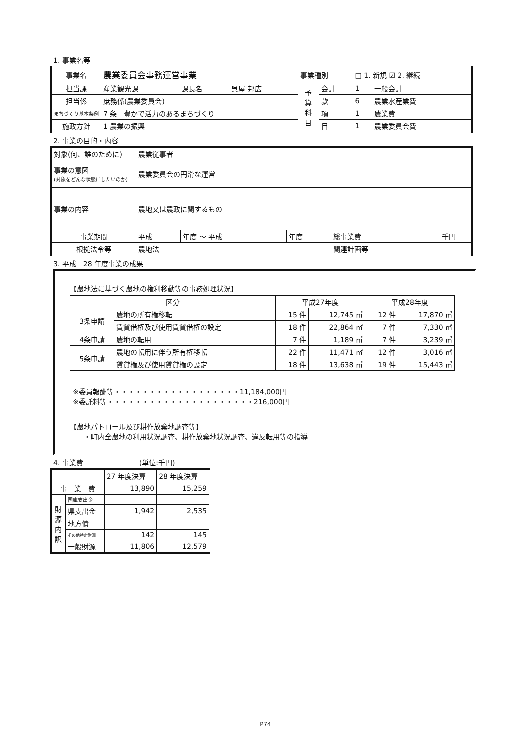1. 事業名等
| 事業名 | 農業委員会事務運営事業 | | | 事業種別 | | □ 1. 新規 ☑ 2. 継続 | |
| 担当課 | 産業観光課 | 課長名 | 呉屋 邦広 | 予 算 科 目 | 会計 | 1 | 一般会計 |
| 担当係 | 庶務係(農業委員会) | | | | 款 | 6 | 農業水産業費 |
| まちづくり基本条例 | 7 条 豊かで活力のあるまちづくり | | | | 項 | 1 | 農業費 |
| 施政方針 | 1 農業の振興 | | | | 目 | 1 | 農業委員会費 |
2. 事業の目的・内容
| 対象(何、誰のために) | 農業従事者 | | | | |
| 事業の意図 (対象をどんな状態にしたいのか) | 農業委員会の円滑な運営 | | | | |
| 事業の内容 | 農地又は農政に関するもの | | | | |
| 事業期間 | 平成 | 年度 ～ 平成 | 年度 | 総事業費 | 千円 |
| 根拠法令等 | 農地法 | | | 関連計画等 | |
3. 平成　28 年度事業の成果
【農地法に基づく農地の権利移動等の事務処理状況】
| 区分 | | 平成27年度 | | 平成28年度 | |
| --- | --- | --- | --- | --- | --- |
| 3条申請 | 農地の所有権移転 | 15 件 | 12,745 ㎡ | 12 件 | 17,870 ㎡ |
| | 賃貸借権及び使用賃貸借権の設定 | 18 件 | 22,864 ㎡ | 7 件 | 7,330 ㎡ |
| 4条申請 | 農地の転用 | 7 件 | 1,189 ㎡ | 7 件 | 3,239 ㎡ |
| 5条申請 | 農地の転用に伴う所有権移転 | 22 件 | 11,471 ㎡ | 12 件 | 3,016 ㎡ |
| | 賃貸権及び使用賃貸権の設定 | 18 件 | 13,638 ㎡ | 19 件 | 15,443 ㎡ |
※委員報酬等・・・・・・・・・・・・・・・・・・11,184,000円
※委託料等・・・・・・・・・・・・・・・・・・・・・216,000円
【農地パトロール及び耕作放棄地調査等】
　　・町内全農地の利用状況調査、耕作放棄地状況調査、違反転用等の指導
4. 事業費　　　　　　　　(単位:千円)
| | | 27 年度決算 | 28 年度決算 |
| 事 業 費 | | 13,890 | 15,259 |
| 財 源 内 訳 | 国庫支出金 | | |
| | 県支出金 | 1,942 | 2,535 |
| | 地方債 | | |
| | その他特定財源 | 142 | 145 |
| | 一般財源 | 11,806 | 12,579 |
P74